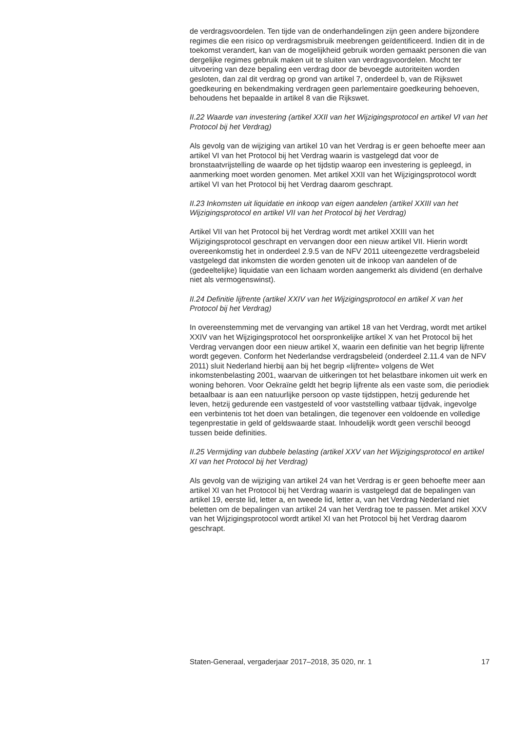de verdragsvoordelen. Ten tijde van de onderhandelingen zijn geen andere bijzondere regimes die een risico op verdragsmisbruik meebrengen geïdentificeerd. Indien dit in de toekomst verandert, kan van de mogelijkheid gebruik worden gemaakt personen die van dergelijke regimes gebruik maken uit te sluiten van verdragsvoordelen. Mocht ter uitvoering van deze bepaling een verdrag door de bevoegde autoriteiten worden gesloten, dan zal dit verdrag op grond van artikel 7, onderdeel b, van de Rijkswet goedkeuring en bekendmaking verdragen geen parlementaire goedkeuring behoeven, behoudens het bepaalde in artikel 8 van die Rijkswet.
II.22 Waarde van investering (artikel XXII van het Wijzigingsprotocol en artikel VI van het Protocol bij het Verdrag)
Als gevolg van de wijziging van artikel 10 van het Verdrag is er geen behoefte meer aan artikel VI van het Protocol bij het Verdrag waarin is vastgelegd dat voor de bronstaatvrijstelling de waarde op het tijdstip waarop een investering is gepleegd, in aanmerking moet worden genomen. Met artikel XXII van het Wijzigingsprotocol wordt artikel VI van het Protocol bij het Verdrag daarom geschrapt.
II.23 Inkomsten uit liquidatie en inkoop van eigen aandelen (artikel XXIII van het Wijzigingsprotocol en artikel VII van het Protocol bij het Verdrag)
Artikel VII van het Protocol bij het Verdrag wordt met artikel XXIII van het Wijzigingsprotocol geschrapt en vervangen door een nieuw artikel VII. Hierin wordt overeenkomstig het in onderdeel 2.9.5 van de NFV 2011 uiteengezette verdragsbeleid vastgelegd dat inkomsten die worden genoten uit de inkoop van aandelen of de (gedeeltelijke) liquidatie van een lichaam worden aangemerkt als dividend (en derhalve niet als vermogenswinst).
II.24 Definitie lijfrente (artikel XXIV van het Wijzigingsprotocol en artikel X van het Protocol bij het Verdrag)
In overeenstemming met de vervanging van artikel 18 van het Verdrag, wordt met artikel XXIV van het Wijzigingsprotocol het oorspronkelijke artikel X van het Protocol bij het Verdrag vervangen door een nieuw artikel X, waarin een definitie van het begrip lijfrente wordt gegeven. Conform het Nederlandse verdragsbeleid (onderdeel 2.11.4 van de NFV 2011) sluit Nederland hierbij aan bij het begrip «lijfrente» volgens de Wet inkomstenbelasting 2001, waarvan de uitkeringen tot het belastbare inkomen uit werk en woning behoren. Voor Oekraïne geldt het begrip lijfrente als een vaste som, die periodiek betaalbaar is aan een natuurlijke persoon op vaste tijdstippen, hetzij gedurende het leven, hetzij gedurende een vastgesteld of voor vaststelling vatbaar tijdvak, ingevolge een verbintenis tot het doen van betalingen, die tegenover een voldoende en volledige tegenprestatie in geld of geldswaarde staat. Inhoudelijk wordt geen verschil beoogd tussen beide definities.
II.25 Vermijding van dubbele belasting (artikel XXV van het Wijzigingsprotocol en artikel XI van het Protocol bij het Verdrag)
Als gevolg van de wijziging van artikel 24 van het Verdrag is er geen behoefte meer aan artikel XI van het Protocol bij het Verdrag waarin is vastgelegd dat de bepalingen van artikel 19, eerste lid, letter a, en tweede lid, letter a, van het Verdrag Nederland niet beletten om de bepalingen van artikel 24 van het Verdrag toe te passen. Met artikel XXV van het Wijzigingsprotocol wordt artikel XI van het Protocol bij het Verdrag daarom geschrapt.
Staten-Generaal, vergaderjaar 2017–2018, 35 020, nr. 1 17